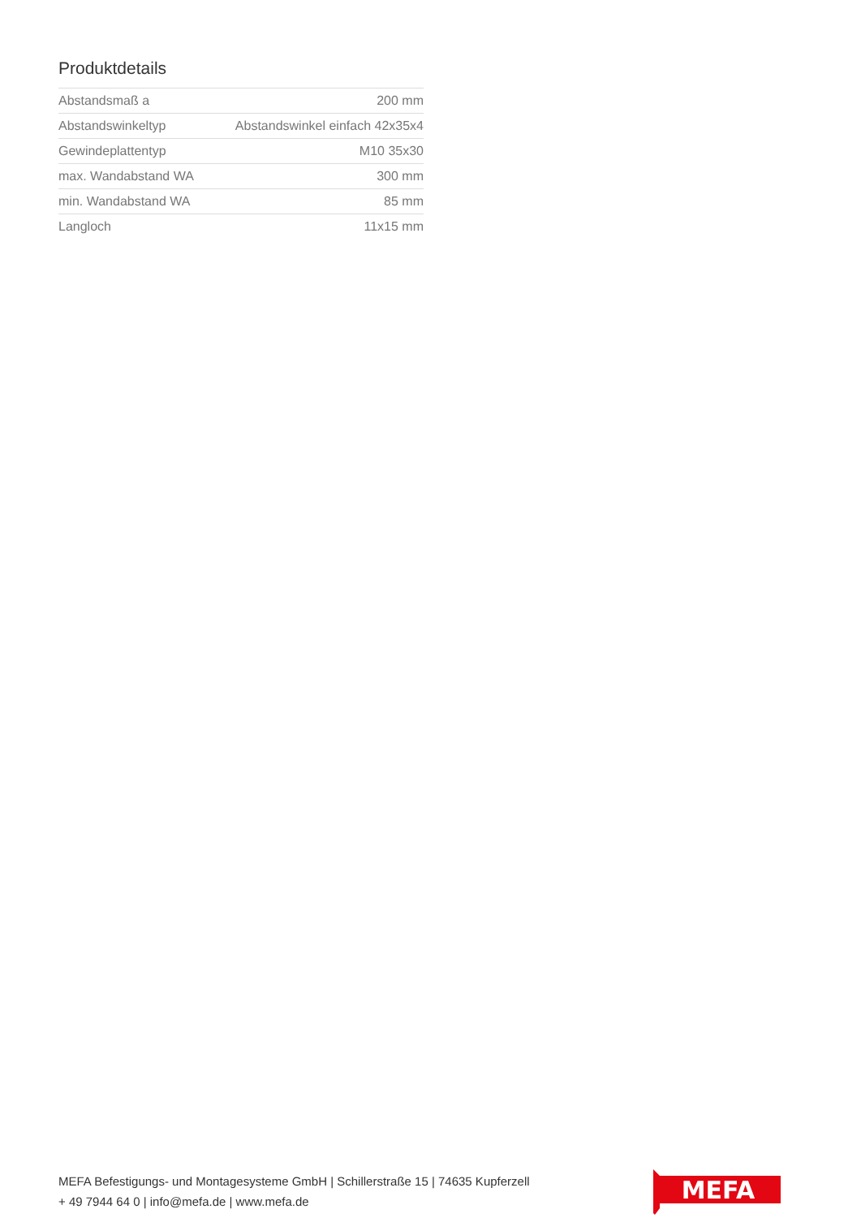Produktdetails
| Abstandsmaß a | 200 mm |
| Abstandswinkeltyp | Abstandswinkel einfach 42x35x4 |
| Gewindeplattentyp | M10 35x30 |
| max. Wandabstand WA | 300 mm |
| min. Wandabstand WA | 85 mm |
| Langloch | 11x15 mm |
MEFA Befestigungs- und Montagesysteme GmbH | Schillerstraße 15 | 74635 Kupferzell
+ 49 7944 64 0 | info@mefa.de | www.mefa.de
MEFA